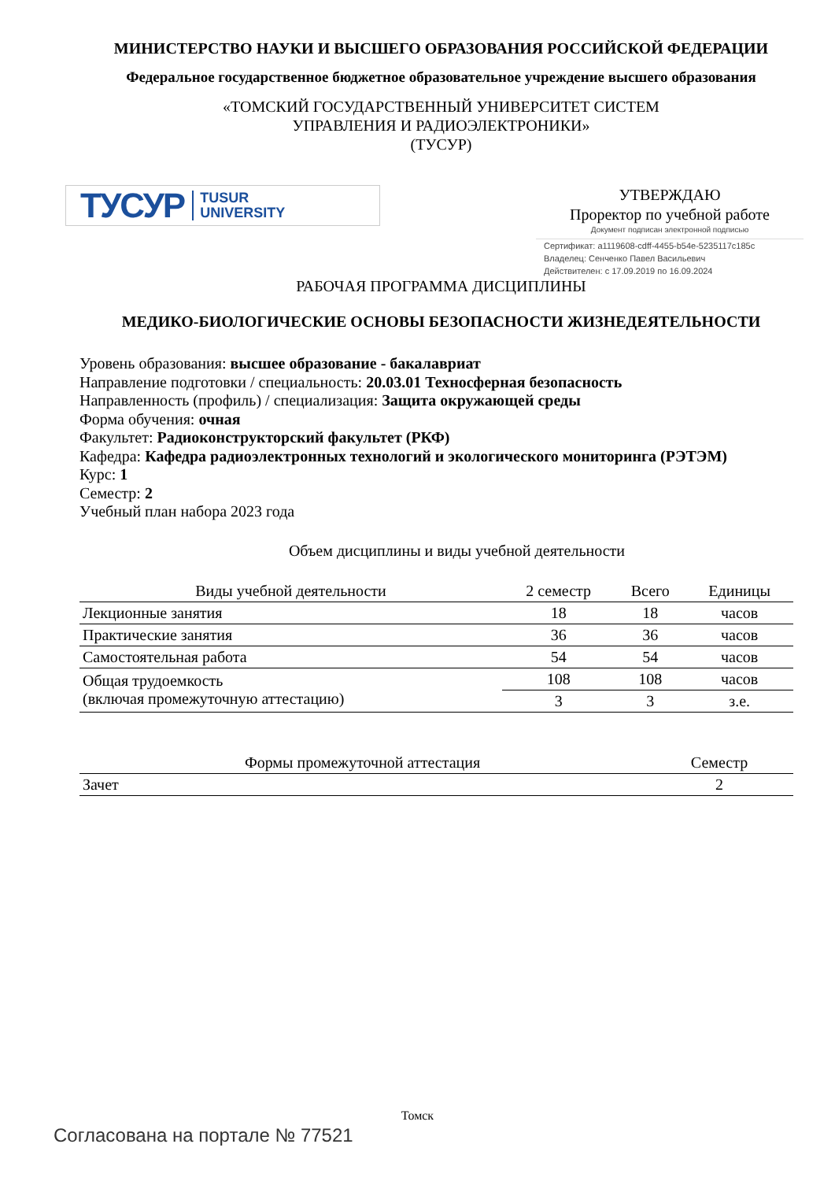МИНИСТЕРСТВО НАУКИ И ВЫСШЕГО ОБРАЗОВАНИЯ РОССИЙСКОЙ ФЕДЕРАЦИИ
Федеральное государственное бюджетное образовательное учреждение высшего образования
«ТОМСКИЙ ГОСУДАРСТВЕННЫЙ УНИВЕРСИТЕТ СИСТЕМ
УПРАВЛЕНИЯ И РАДИОЭЛЕКТРОНИКИ»
(ТУСУР)
ТУСУР TUSUR
UNIVERSITY
УТВЕРЖДАЮ
Проректор по учебной работе
Документ подписан электронной подписью
Сертификат: a1119608-cdff-4455-b54e-5235117c185c
Владелец: Сенченко Павел Васильевич
Действителен: с 17.09.2019 по 16.09.2024
РАБОЧАЯ ПРОГРАММА ДИСЦИПЛИНЫ
МЕДИКО-БИОЛОГИЧЕСКИЕ ОСНОВЫ БЕЗОПАСНОСТИ ЖИЗНЕДЕЯТЕЛЬНОСТИ
Уровень образования: высшее образование - бакалавриат
Направление подготовки / специальность: 20.03.01 Техносферная безопасность
Направленность (профиль) / специализация: Защита окружающей среды
Форма обучения: очная
Факультет: Радиоконструкторский факультет (РКФ)
Кафедра: Кафедра радиоэлектронных технологий и экологического мониторинга (РЭТЭМ)
Курс: 1
Семестр: 2
Учебный план набора 2023 года
Объем дисциплины и виды учебной деятельности
| Виды учебной деятельности | 2 семестр | Всего | Единицы |
| --- | --- | --- | --- |
| Лекционные занятия | 18 | 18 | часов |
| Практические занятия | 36 | 36 | часов |
| Самостоятельная работа | 54 | 54 | часов |
| Общая трудоемкость (включая промежуточную аттестацию) | 108 | 108 | часов |
| | 3 | 3 | з.е. |
| Формы промежуточной аттестация | Семестр |
| --- | --- |
| Зачет | 2 |
Томск
Согласована на портале № 77521